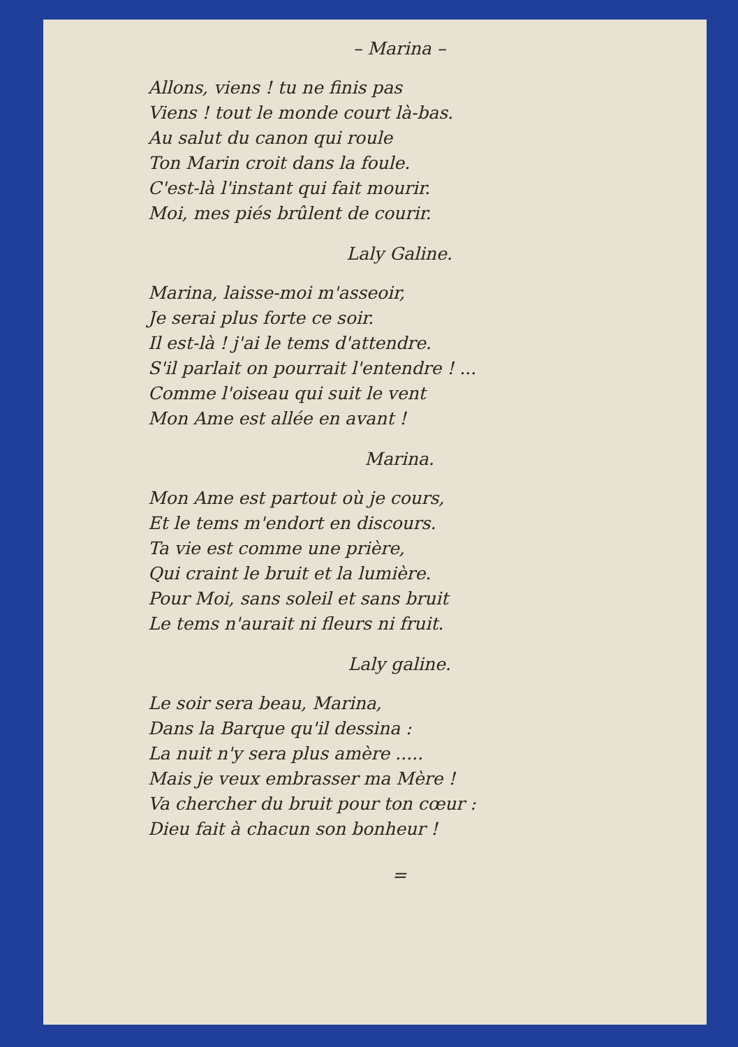– Marina –
Allons, viens ! tu ne finis pas
Viens ! tout le monde court là-bas.
Au salut du canon qui roule
Ton Marin croit dans la foule.
C'est-là l'instant qui fait mourir.
Moi, mes piés brûlent de courir.
Laly Galine.
Marina, laisse-moi m'asseoir,
Je serai plus forte ce soir.
Il est-là ! j'ai le tems d'attendre.
S'il parlait on pourrait l'entendre ! ...
Comme l'oiseau qui suit le vent
Mon Ame est allée en avant !
Marina.
Mon Ame est partout où je cours,
Et le tems m'endort en discours.
Ta vie est comme une prière,
Qui craint le bruit et la lumière.
Pour Moi, sans soleil et sans bruit
Le tems n'aurait ni fleurs ni fruit.
Laly galine.
Le soir sera beau, Marina,
Dans la Barque qu'il dessina :
La nuit n'y sera plus amère .....
Mais je veux embrasser ma Mère !
Va chercher du bruit pour ton cœur :
Dieu fait à chacun son bonheur !
=